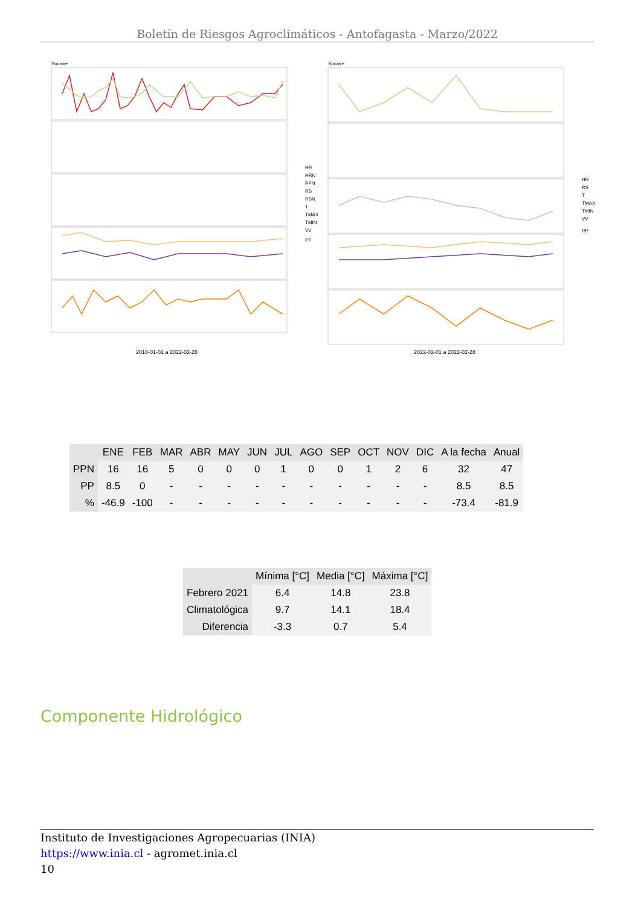Boletín de Riesgos Agroclimáticos - Antofagasta - Marzo/2022
Socaire
Socaire
2018-01-01 a 2022-02-28
2022-02-01 a 2022-02-28
HR
HRN
PPN
RS
RSN
T
TMAX
TMIN
VV
PP
HR
RS
T
TMAX
TMIN
VV
PP
| | ENE | FEB | MAR | ABR | MAY | JUN | JUL | AGO | SEP | OCT | NOV | DIC | A la fecha | Anual |
| --- | --- | --- | --- | --- | --- | --- | --- | --- | --- | --- | --- | --- | --- | --- |
| PPN | 16 | 16 | 5 | 0 | 0 | 0 | 1 | 0 | 0 | 1 | 2 | 6 | 32 | 47 |
| PP | 8.5 | 0 | - | - | - | - | - | - | - | - | - | - | 8.5 | 8.5 |
| % | -46.9 | -100 | - | - | - | - | - | - | - | - | - | - | -73.4 | -81.9 |
| | Mínima [°C] | Media [°C] | Máxima [°C] |
| --- | --- | --- | --- |
| Febrero 2021 | 6.4 | 14.8 | 23.8 |
| Climatológica | 9.7 | 14.1 | 18.4 |
| Diferencia | -3.3 | 0.7 | 5.4 |
Componente Hidrológico
Instituto de Investigaciones Agropecuarias (INIA)
https://www.inia.cl - agromet.inia.cl
10